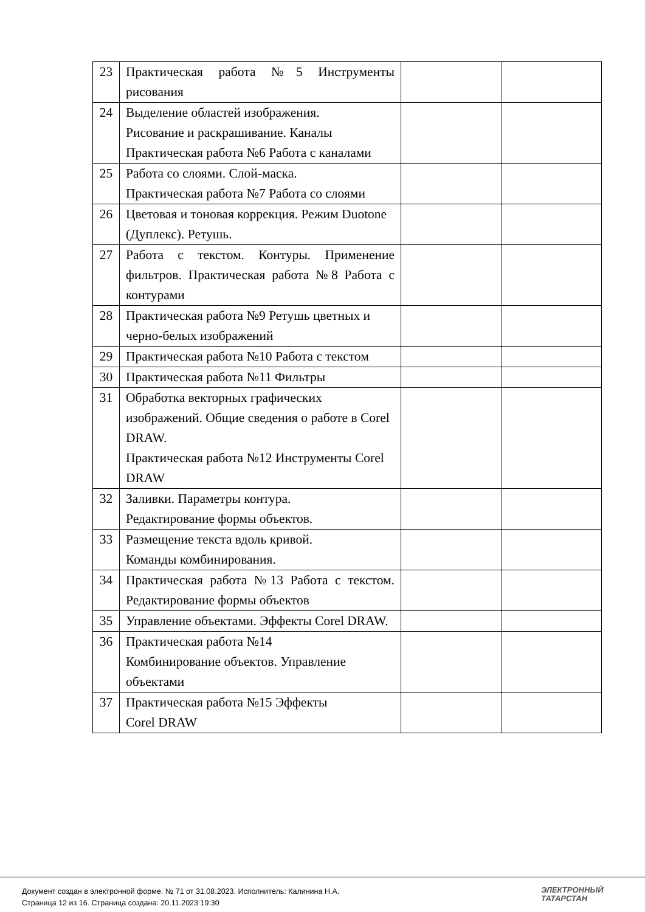| 23 | Практическая работа №5 Инструменты рисования | | |
| 24 | Выделение областей изображения. Рисование и раскрашивание. Каналы Практическая работа №6 Работа с каналами | | |
| 25 | Работа со слоями. Слой-маска. Практическая работа №7 Работа со слоями | | |
| 26 | Цветовая и тоновая коррекция. Режим Duotone (Дуплекс). Ретушь. | | |
| 27 | Работа с текстом. Контуры. Применение фильтров. Практическая работа №8 Работа с контурами | | |
| 28 | Практическая работа №9 Ретушь цветных и черно-белых изображений | | |
| 29 | Практическая работа №10 Работа с текстом | | |
| 30 | Практическая работа №11 Фильтры | | |
| 31 | Обработка векторных графических изображений. Общие сведения о работе в Corel DRAW. Практическая работа №12 Инструменты Corel DRAW | | |
| 32 | Заливки. Параметры контура. Редактирование формы объектов. | | |
| 33 | Размещение текста вдоль кривой. Команды комбинирования. | | |
| 34 | Практическая работа №13 Работа с текстом. Редактирование формы объектов | | |
| 35 | Управление объектами. Эффекты Corel DRAW. | | |
| 36 | Практическая работа №14 Комбинирование объектов. Управление объектами | | |
| 37 | Практическая работа №15 Эффекты Corel DRAW | | |
Документ создан в электронной форме. № 71 от 31.08.2023. Исполнитель: Калинина Н.А.
Страница 12 из 16. Страница создана: 20.11.2023 19:30
ЭЛЕКТРОННЫЙ
ТАТАРСТАН